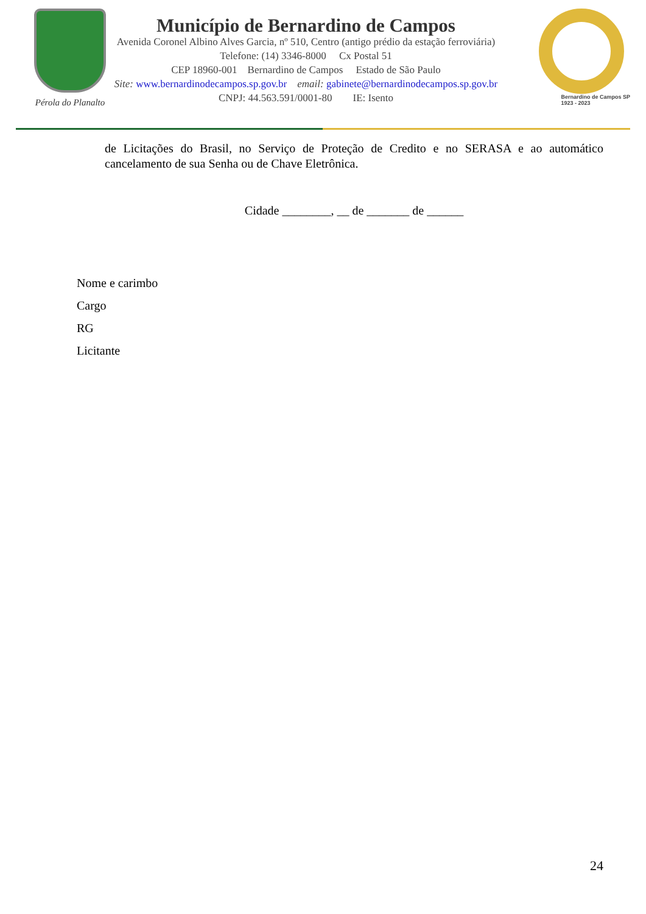Pérola do Planalto
Município de Bernardino de Campos
Avenida Coronel Albino Alves Garcia, nº 510, Centro (antigo prédio da estação ferroviária)
Telefone: (14) 3346-8000 Cx Postal 51
CEP 18960-001 Bernardino de Campos Estado de São Paulo
Site: www.bernardinodecampos.sp.gov.br email: gabinete@bernardinodecampos.sp.gov.br
CNPJ: 44.563.591/0001-80 IE: Isento
Bernardino de Campos SP
1923 - 2023
de Licitações do Brasil, no Serviço de Proteção de Credito e no SERASA e ao automático cancelamento de sua Senha ou de Chave Eletrônica.
Cidade ________, __ de _______ de ______
Nome e carimbo
Cargo
RG
Licitante
24